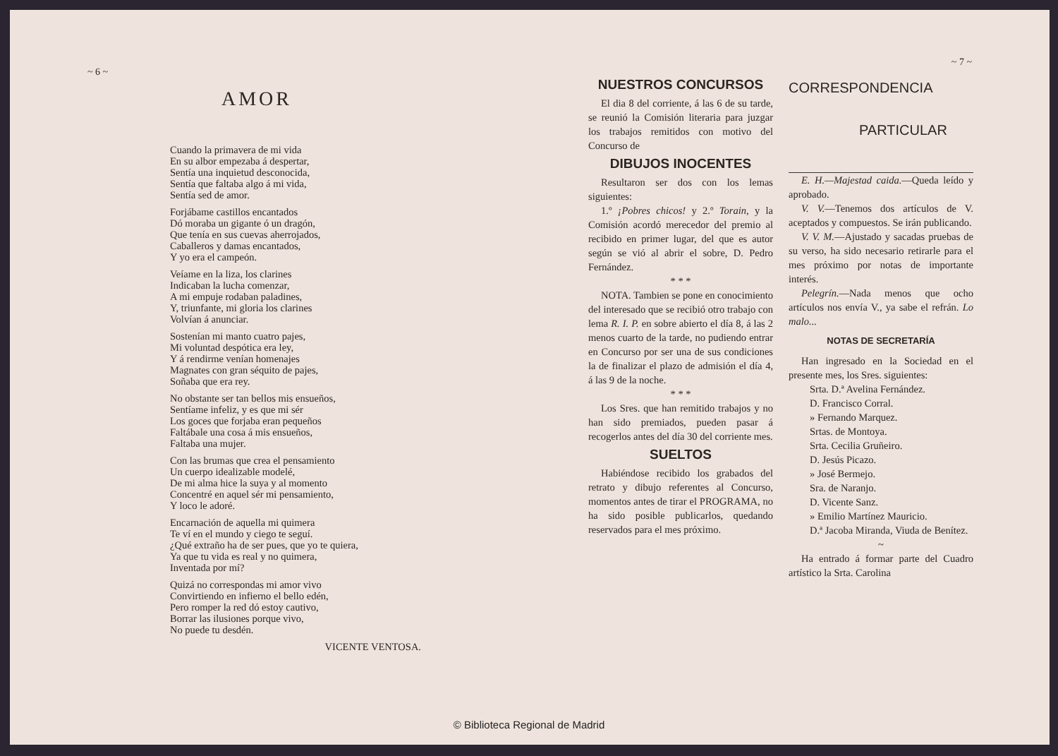~ 6 ~
AMOR
Cuando la primavera de mi vida
En su albor empezaba á despertar,
Sentía una inquietud desconocida,
Sentía que faltaba algo á mi vida,
Sentía sed de amor.
Forjábame castillos encantados
Dó moraba un gigante ó un dragón,
Que tenía en sus cuevas aherrojados,
Caballeros y damas encantados,
Y yo era el campeón.
Veíame en la liza, los clarines
Indicaban la lucha comenzar,
A mi empuje rodaban paladines,
Y, triunfante, mi gloria los clarines
Volvían á anunciar.
Sostenían mi manto cuatro pajes,
Mi voluntad despótica era ley,
Y á rendirme venían homenajes
Magnates con gran séquito de pajes,
Soñaba que era rey.
No obstante ser tan bellos mis ensueños,
Sentíame infeliz, y es que mi sér
Los goces que forjaba eran pequeños
Faltábale una cosa á mis ensueños,
Faltaba una mujer.
Con las brumas que crea el pensamiento
Un cuerpo idealizable modelé,
De mi alma hice la suya y al momento
Concentré en aquel sér mi pensamiento,
Y loco le adoré.
Encarnación de aquella mi quimera
Te ví en el mundo y ciego te seguí.
¿Qué extraño ha de ser pues, que yo te quiera,
Ya que tu vida es real y no quimera,
Inventada por mí?
Quizá no correspondas mi amor vivo
Convirtiendo en infierno el bello edén,
Pero romper la red dó estoy cautivo,
Borrar las ilusiones porque vivo,
No puede tu desdén.
VICENTE VENTOSA.
~ 7 ~
NUESTROS CONCURSOS
El dia 8 del corriente, á las 6 de su tarde, se reunió la Comisión literaria para juzgar los trabajos remitidos con motivo del Concurso de
DIBUJOS INOCENTES
Resultaron ser dos con los lemas siguientes:
1.º ¡Pobres chicos! y 2.º Torain, y la Comisión acordó merecedor del premio al recibido en primer lugar, del que es autor según se vió al abrir el sobre, D. Pedro Fernández.
* * *
NOTA. Tambien se pone en conocimiento del interesado que se recibió otro trabajo con lema R. I. P. en sobre abierto el día 8, á las 2 menos cuarto de la tarde, no pudiendo entrar en Concurso por ser una de sus condiciones la de finalizar el plazo de admisión el día 4, á las 9 de la noche.
* * *
Los Sres. que han remitido trabajos y no han sido premiados, pueden pasar á recogerlos antes del día 30 del corriente mes.
SUELTOS
Habiéndose recibido los grabados del retrato y dibujo referentes al Concurso, momentos antes de tirar el PROGRAMA, no ha sido posible publicarlos, quedando reservados para el mes próximo.
CORRESPONDENCIA
PARTICULAR
E. H.—Majestad caida.—Queda leído y aprobado.
V. V.—Tenemos dos artículos de V. aceptados y compuestos. Se irán publicando.
V. V. M.—Ajustado y sacadas pruebas de su verso, ha sido necesario retirarle para el mes próximo por notas de importante interés.
Pelegrín.—Nada menos que ocho artículos nos envía V., ya sabe el refrán. Lo malo...
NOTAS DE SECRETARÍA
Han ingresado en la Sociedad en el presente mes, los Sres. siguientes:
Srta. D.ª Avelina Fernández.
D. Francisco Corral.
» Fernando Marquez.
Srtas. de Montoya.
Srta. Cecilia Gruñeiro.
D. Jesús Picazo.
» José Bermejo.
Sra. de Naranjo.
D. Vicente Sanz.
» Emilio Martínez Mauricio.
D.ª Jacoba Miranda, Viuda de Benítez.
~
Ha entrado á formar parte del Cuadro artístico la Srta. Carolina
© Biblioteca Regional de Madrid